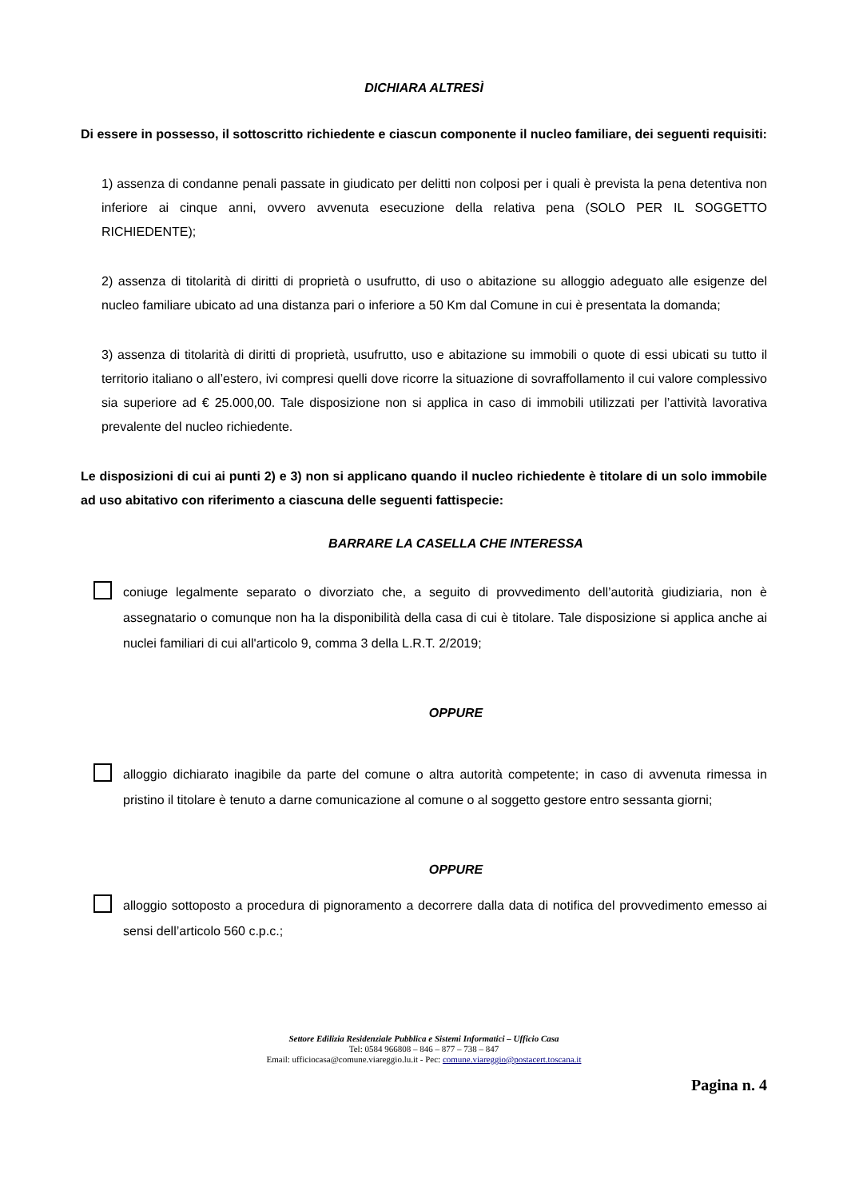DICHIARA ALTRESÌ
Di essere in possesso, il sottoscritto richiedente e ciascun componente il nucleo familiare, dei seguenti requisiti:
1) assenza di condanne penali passate in giudicato per delitti non colposi per i quali è prevista la pena detentiva non inferiore ai cinque anni, ovvero avvenuta esecuzione della relativa pena (SOLO PER IL SOGGETTO RICHIEDENTE);
2) assenza di titolarità di diritti di proprietà o usufrutto, di uso o abitazione su alloggio adeguato alle esigenze del nucleo familiare ubicato ad una distanza pari o inferiore a 50 Km dal Comune in cui è presentata la domanda;
3) assenza di titolarità di diritti di proprietà, usufrutto, uso e abitazione su immobili o quote di essi ubicati su tutto il territorio italiano o all’estero, ivi compresi quelli dove ricorre la situazione di sovraffollamento il cui valore complessivo sia superiore ad € 25.000,00. Tale disposizione non si applica in caso di immobili utilizzati per l’attività lavorativa prevalente del nucleo richiedente.
Le disposizioni di cui ai punti 2) e 3) non si applicano quando il nucleo richiedente è titolare di un solo immobile ad uso abitativo con riferimento a ciascuna delle seguenti fattispecie:
BARRARE LA CASELLA CHE INTERESSA
coniuge legalmente separato o divorziato che, a seguito di provvedimento dell’autorità giudiziaria, non è assegnatario o comunque non ha la disponibilità della casa di cui è titolare. Tale disposizione si applica anche ai nuclei familiari di cui all'articolo 9, comma 3 della L.R.T. 2/2019;
OPPURE
alloggio dichiarato inagibile da parte del comune o altra autorità competente; in caso di avvenuta rimessa in pristino il titolare è tenuto a darne comunicazione al comune o al soggetto gestore entro sessanta giorni;
OPPURE
alloggio sottoposto a procedura di pignoramento a decorrere dalla data di notifica del provvedimento emesso ai sensi dell’articolo 560 c.p.c.;
Settore Edilizia Residenziale Pubblica e Sistemi Informatici – Ufficio Casa
Tel: 0584 966808 – 846 – 877 – 738 – 847
Email: ufficiocasa@comune.viareggio.lu.it - Pec: comune.viareggio@postacert.toscana.it
Pagina n. 4